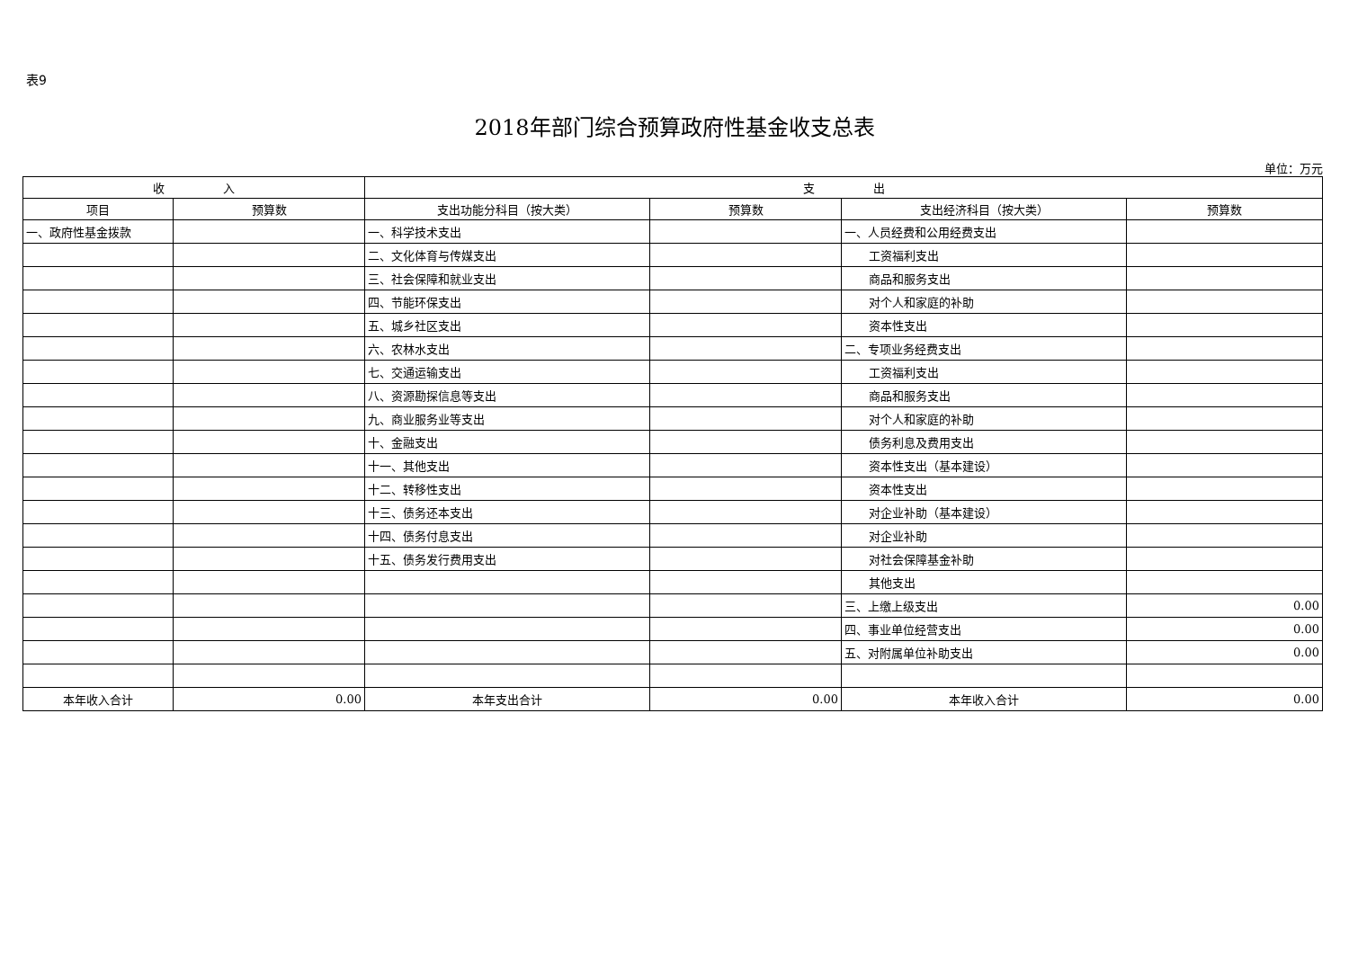表9
2018年部门综合预算政府性基金收支总表
单位：万元
| 收 入 | | 支 出 | | | |
| --- | --- | --- | --- | --- | --- |
| 项目 | 预算数 | 支出功能分科目（按大类） | 预算数 | 支出经济科目（按大类） | 预算数 |
| 一、政府性基金拨款 | | 一、科学技术支出 | | 一、人员经费和公用经费支出 | |
| | | 二、文化体育与传媒支出 | | 工资福利支出 | |
| | | 三、社会保障和就业支出 | | 商品和服务支出 | |
| | | 四、节能环保支出 | | 对个人和家庭的补助 | |
| | | 五、城乡社区支出 | | 资本性支出 | |
| | | 六、农林水支出 | | 二、专项业务经费支出 | |
| | | 七、交通运输支出 | | 工资福利支出 | |
| | | 八、资源勘探信息等支出 | | 商品和服务支出 | |
| | | 九、商业服务业等支出 | | 对个人和家庭的补助 | |
| | | 十、金融支出 | | 债务利息及费用支出 | |
| | | 十一、其他支出 | | 资本性支出（基本建设） | |
| | | 十二、转移性支出 | | 资本性支出 | |
| | | 十三、债务还本支出 | | 对企业补助（基本建设） | |
| | | 十四、债务付息支出 | | 对企业补助 | |
| | | 十五、债务发行费用支出 | | 对社会保障基金补助 | |
| | | | | 其他支出 | |
| | | | | 三、上缴上级支出 | 0.00 |
| | | | | 四、事业单位经营支出 | 0.00 |
| | | | | 五、对附属单位补助支出 | 0.00 |
| 本年收入合计 | 0.00 | 本年支出合计 | 0.00 | 本年收入合计 | 0.00 |